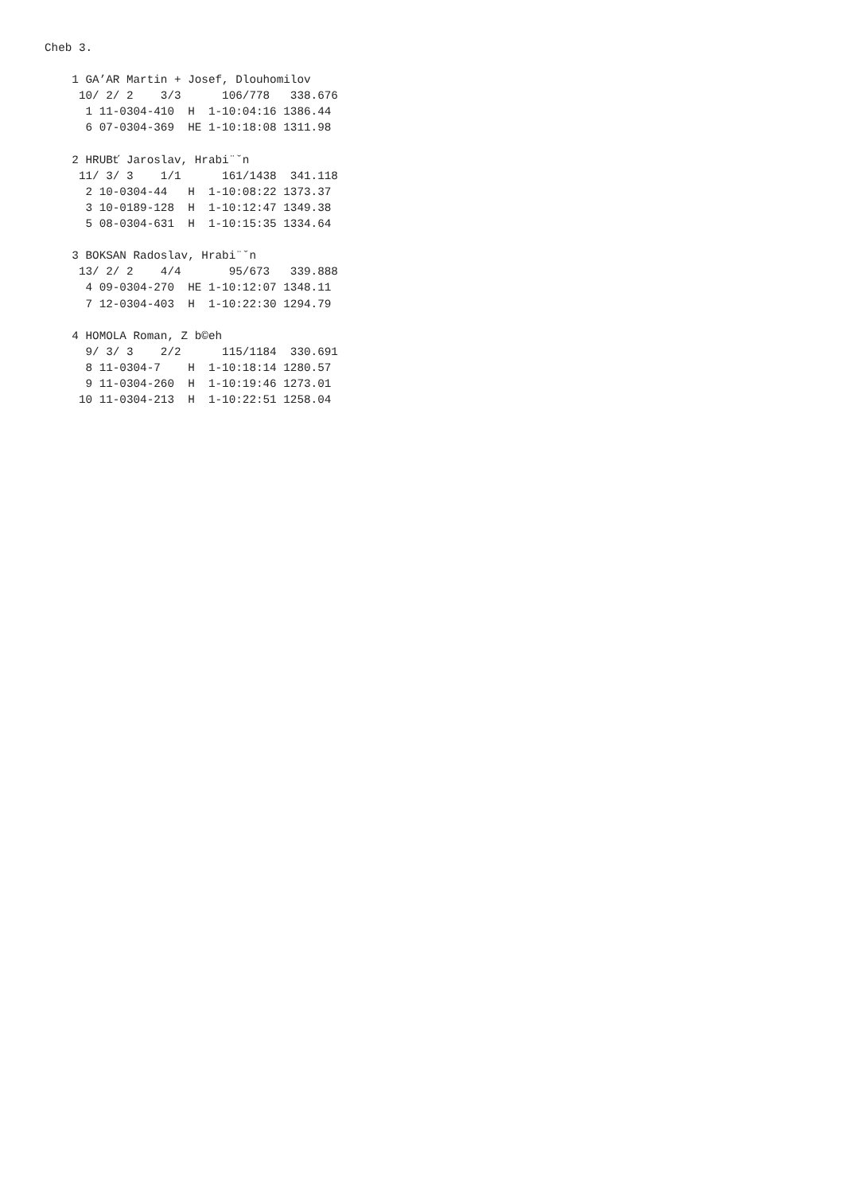Cheb 3.

    1 GA’AR Martin + Josef, Dlouhomilov
     10/ 2/ 2    3/3      106/778   338.676
      1 11-0304-410  H  1-10:04:16 1386.44
      6 07-0304-369  HE 1-10:18:08 1311.98

    2 HRUBť Jaroslav, Hrabi¨ˇn
     11/ 3/ 3    1/1      161/1438  341.118
      2 10-0304-44   H  1-10:08:22 1373.37
      3 10-0189-128  H  1-10:12:47 1349.38
      5 08-0304-631  H  1-10:15:35 1334.64

    3 BOKSAN Radoslav, Hrabi¨ˇn
     13/ 2/ 2    4/4       95/673   339.888
      4 09-0304-270  HE 1-10:12:07 1348.11
      7 12-0304-403  H  1-10:22:30 1294.79

    4 HOMOLA Roman, Z b©eh
      9/ 3/ 3    2/2      115/1184  330.691
      8 11-0304-7    H  1-10:18:14 1280.57
      9 11-0304-260  H  1-10:19:46 1273.01
     10 11-0304-213  H  1-10:22:51 1258.04